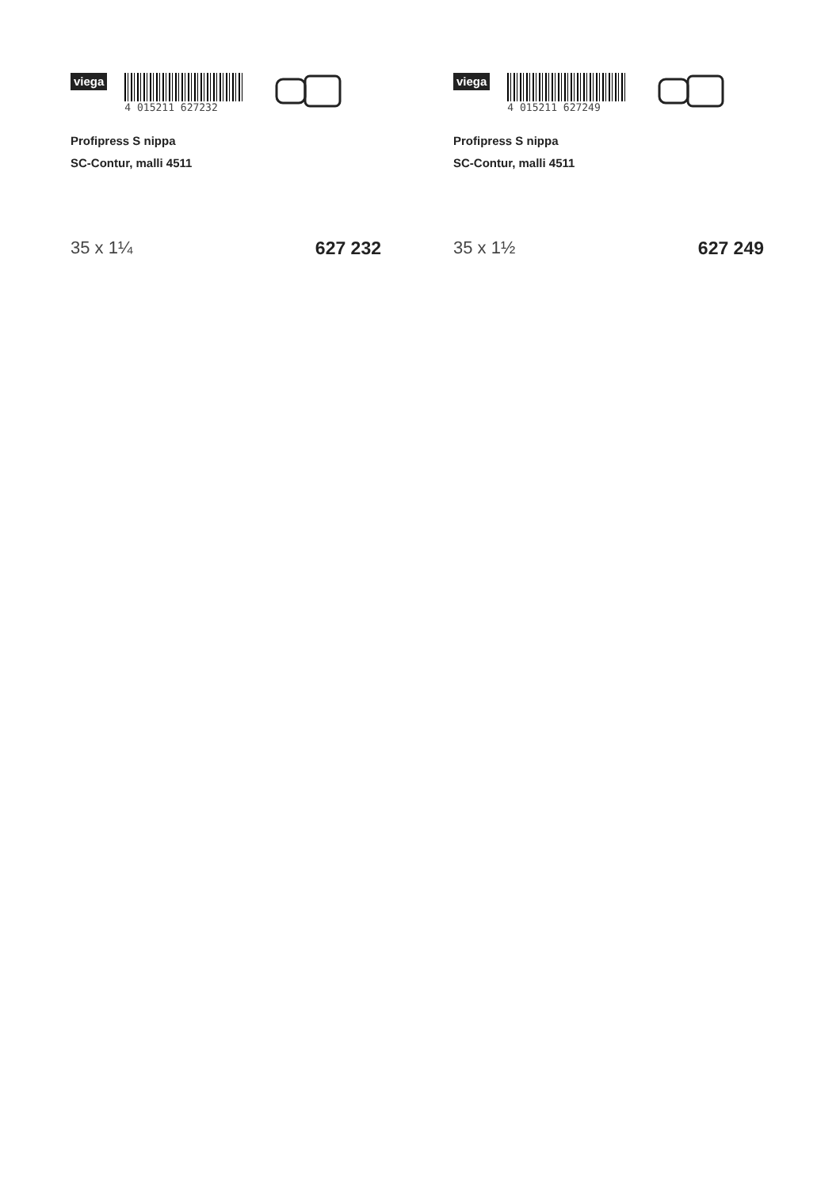viega
4 015211 627232
Profipress S nippa
SC-Contur, malli 4511
35 x 1¼ 627 232
viega
4 015211 627249
Profipress S nippa
SC-Contur, malli 4511
35 x 1½ 627 249